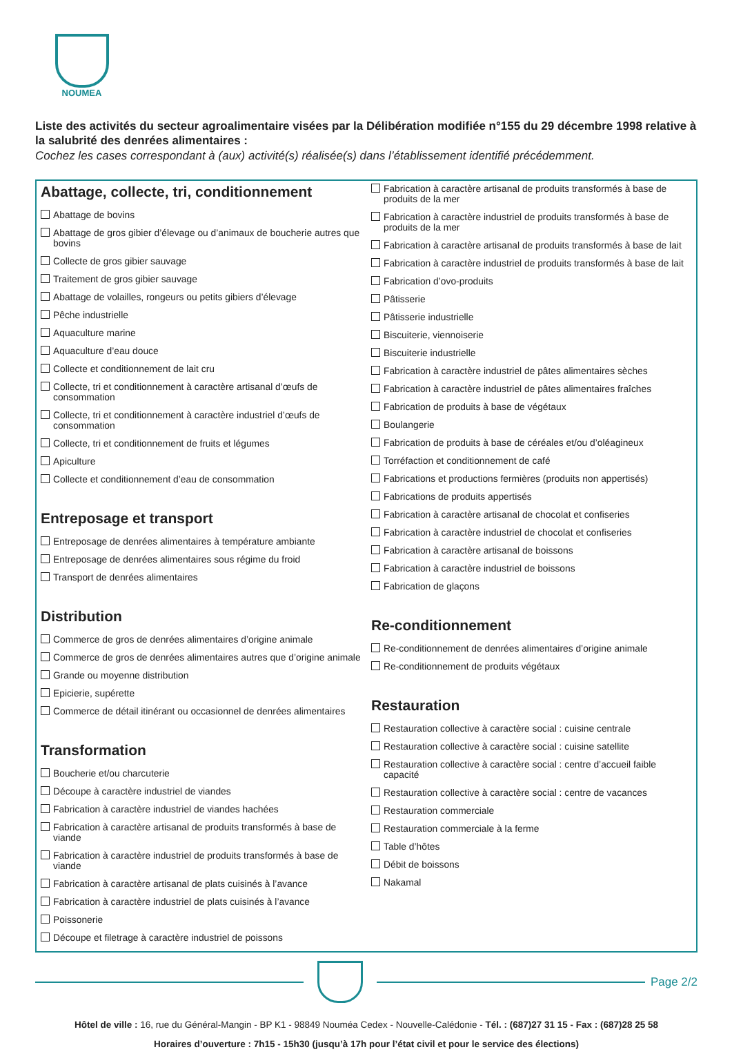NOUMEA
Liste des activités du secteur agroalimentaire visées par la Délibération modifiée n°155 du 29 décembre 1998 relative à la salubrité des denrées alimentaires :
Cochez les cases correspondant à (aux) activité(s) réalisée(s) dans l’établissement identifié précédemment.
Abattage, collecte, tri, conditionnement
Abattage de bovins
Abattage de gros gibier d’élevage ou d’animaux de boucherie autres que bovins
Collecte de gros gibier sauvage
Traitement de gros gibier sauvage
Abattage de volailles, rongeurs ou petits gibiers d’élevage
Pêche industrielle
Aquaculture marine
Aquaculture d’eau douce
Collecte et conditionnement de lait cru
Collecte, tri et conditionnement à caractère artisanal d’œufs de consommation
Collecte, tri et conditionnement à caractère industriel d’œufs de consommation
Collecte, tri et conditionnement de fruits et légumes
Apiculture
Collecte et conditionnement d’eau de consommation
Entreposage et transport
Entreposage de denrées alimentaires à température ambiante
Entreposage de denrées alimentaires sous régime du froid
Transport de denrées alimentaires
Distribution
Commerce de gros de denrées alimentaires d’origine animale
Commerce de gros de denrées alimentaires autres que d’origine animale
Grande ou moyenne distribution
Epicierie, supérette
Commerce de détail itinérant ou occasionnel de denrées alimentaires
Transformation
Boucherie et/ou charcuterie
Découpe à caractère industriel de viandes
Fabrication à caractère industriel de viandes hachées
Fabrication à caractère artisanal de produits transformés à base de viande
Fabrication à caractère industriel de produits transformés à base de viande
Fabrication à caractère artisanal de plats cuisinés à l’avance
Fabrication à caractère industriel de plats cuisinés à l’avance
Poissonerie
Découpe et filetrage à caractère industriel de poissons
Fabrication à caractère artisanal de produits transformés à base de produits de la mer
Fabrication à caractère industriel de produits transformés à base de produits de la mer
Fabrication à caractère artisanal de produits transformés à base de lait
Fabrication à caractère industriel de produits transformés à base de lait
Fabrication d’ovo-produits
Pâtisserie
Pâtisserie industrielle
Biscuiterie, viennoiserie
Biscuiterie industrielle
Fabrication à caractère industriel de pâtes alimentaires sèches
Fabrication à caractère industriel de pâtes alimentaires fraîches
Fabrication de produits à base de végétaux
Boulangerie
Fabrication de produits à base de céréales et/ou d’oléagineux
Torréfaction et conditionnement de café
Fabrications et productions fermières (produits non appertisés)
Fabrications de produits appertisés
Fabrication à caractère artisanal de chocolat et confiseries
Fabrication à caractère industriel de chocolat et confiseries
Fabrication à caractère artisanal de boissons
Fabrication à caractère industriel de boissons
Fabrication de glaçons
Re-conditionnement
Re-conditionnement de denrées alimentaires d’origine animale
Re-conditionnement de produits végétaux
Restauration
Restauration collective à caractère social : cuisine centrale
Restauration collective à caractère social : cuisine satellite
Restauration collective à caractère social : centre d’accueil faible capacité
Restauration collective à caractère social : centre de vacances
Restauration commerciale
Restauration commerciale à la ferme
Table d’hôtes
Débit de boissons
Nakamal
Page 2/2
Hôtel de ville : 16, rue du Général-Mangin - BP K1 - 98849 Nouméa Cedex - Nouvelle-Calédonie - Tél. : (687)27 31 15 - Fax : (687)28 25 58
Horaires d’ouverture : 7h15 - 15h30 (jusqu’à 17h pour l’état civil et pour le service des élections)